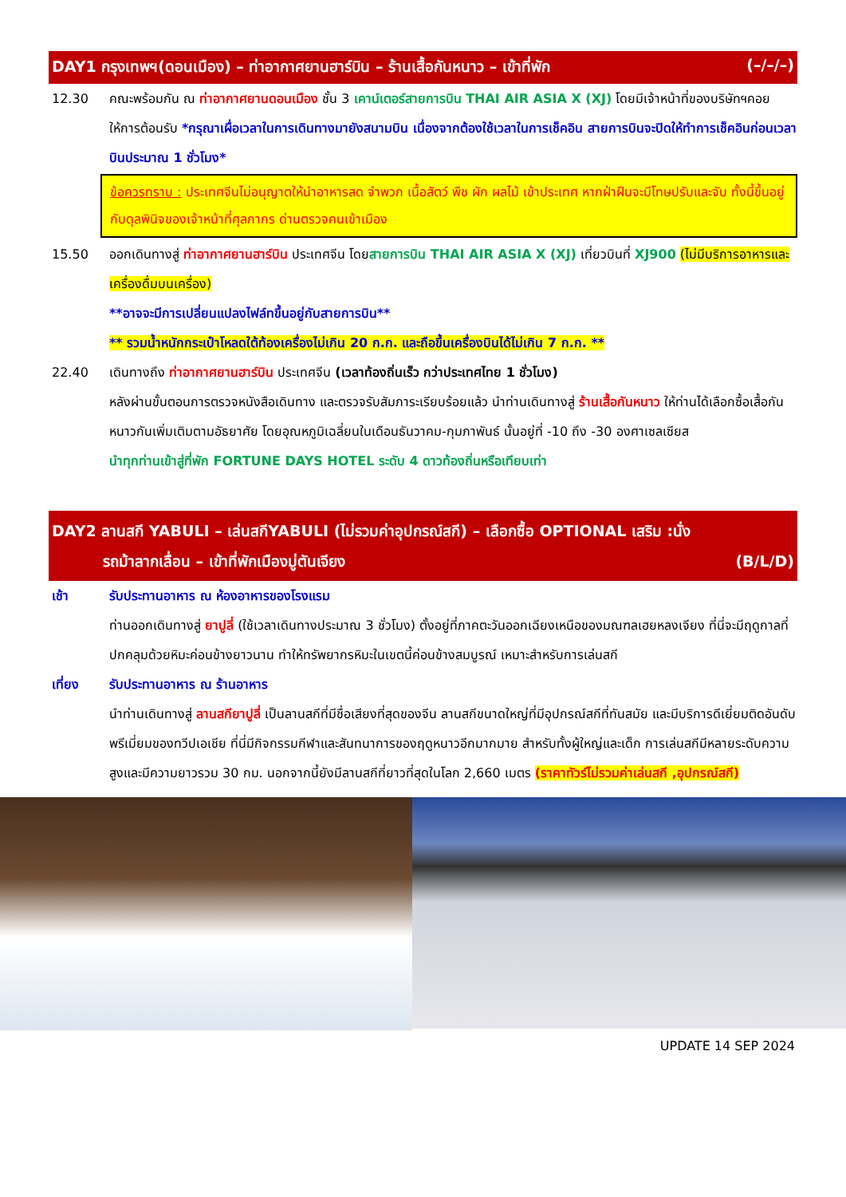DAY1 กรุงเทพฯ(ดอนเมือง) – ท่าอากาศยานฮาร์บิน – ร้านเสื้อกันหนาว – เข้าที่พัก (–/–/–)
12.30 คณะพร้อมกัน ณ ท่าอากาศยานดอนเมือง ชั้น 3 เคาน์เตอร์สายการบิน THAI AIR ASIA X (XJ) โดยมีเจ้าหน้าที่ของบริษัทฯคอยให้การต้อนรับ *กรุณาเผื่อเวลาในการเดินทางมายังสนามบิน เนื่องจากต้องใช้เวลาในการเช็คอิน สายการบินจะปิดให้ทำการเช็คอินก่อนเวลาบินประมาณ 1 ชั่วโมง*
ข้อควรทราบ : ประเทศจีนไม่อนุญาตให้นำอาหารสด จำพวก เนื้อสัตว์ พืช ผัก ผลไม้ เข้าประเทศ หากฝ่าฝืนจะมีโทษปรับและจับ ทั้งนี้ขึ้นอยู่กับดุลพินิจของเจ้าหน้าที่ศุลกากร ด่านตรวจคนเข้าเมือง
15.50 ออกเดินทางสู่ ท่าอากาศยานฮาร์บิน ประเทศจีน โดยสายการบิน THAI AIR ASIA X (XJ) เที่ยวบินที่ XJ900 (ไม่มีบริการอาหารและเครื่องดื่มบนเครื่อง)
**อาจจะมีการเปลี่ยนแปลงไฟล์ทขึ้นอยู่กับสายการบิน**
** รวมน้ำหนักกระเป๋าโหลดใต้ท้องเครื่องไม่เกิน 20 ก.ก. และถือขึ้นเครื่องบินได้ไม่เกิน 7 ก.ก. **
22.40 เดินทางถึง ท่าอากาศยานฮาร์บิน ประเทศจีน (เวลาท้องถิ่นเร็ว กว่าประเทศไทย 1 ชั่วโมง)
หลังผ่านขั้นตอนการตรวจหนังสือเดินทาง และตรวจรับสัมภาระเรียบร้อยแล้ว นำท่านเดินทางสู่ ร้านเสื้อกันหนาว ให้ท่านได้เลือกซื้อเสื้อกันหนาวกันเพิ่มเติมตามอัธยาศัย โดยอุณหภูมิเฉลี่ยนในเดือนธันวาคม-กุมภาพันธ์ นั้นอยู่ที่ -10 ถึง -30 องศาเซลเซียส
นำทุกท่านเข้าสู่ที่พัก FORTUNE DAYS HOTEL ระดับ 4 ดาวท้องถิ่นหรือเทียบเท่า
DAY2 ลานสกี YABULI – เล่นสกีYABULI (ไม่รวมค่าอุปกรณ์สกี) – เลือกซื้อ OPTIONAL เสริม :นั่ง
รถม้าลากเลื่อน – เข้าที่พักเมืองมู่ตันเจียง (B/L/D)
เช้า รับประทานอาหาร ณ ห้องอาหารของโรงแรม
ท่านออกเดินทางสู่ ยาปูลี่ (ใช้เวลาเดินทางประมาณ 3 ชั่วโมง) ตั้งอยู่ที่ภาคตะวันออกเฉียงเหนือของมณฑลเฮยหลงเจียง ที่นี่จะมีฤดูกาลที่ปกคลุมด้วยหิมะค่อนข้างยาวนาน ทำให้ทรัพยากรหิมะในเขตนี้ค่อนข้างสมบูรณ์ เหมาะสำหรับการเล่นสกี
เที่ยง รับประทานอาหาร ณ ร้านอาหาร
นำท่านเดินทางสู่ ลานสกียาปูลี่ เป็นลานสกีที่มีชื่อเสียงที่สุดของจีน ลานสกีขนาดใหญ่ที่มีอุปกรณ์สกีที่ทันสมัย และมีบริการดีเยี่ยมติดอันดับพรีเมี่ยมของทวีปเอเชีย ที่นี่มีกิจกรรมกีฬาและสันทนาการของฤดูหนาวอีกมากมาย สำหรับทั้งผู้ใหญ่และเด็ก การเล่นสกีมีหลายระดับความสูงและมีความยาวรวม 30 กม. นอกจากนี้ยังมีลานสกีที่ยาวที่สุดในโลก 2,660 เมตร (ราคาทัวร์ไม่รวมค่าเล่นสกี ,อุปกรณ์สกี)
UPDATE 14 SEP 2024